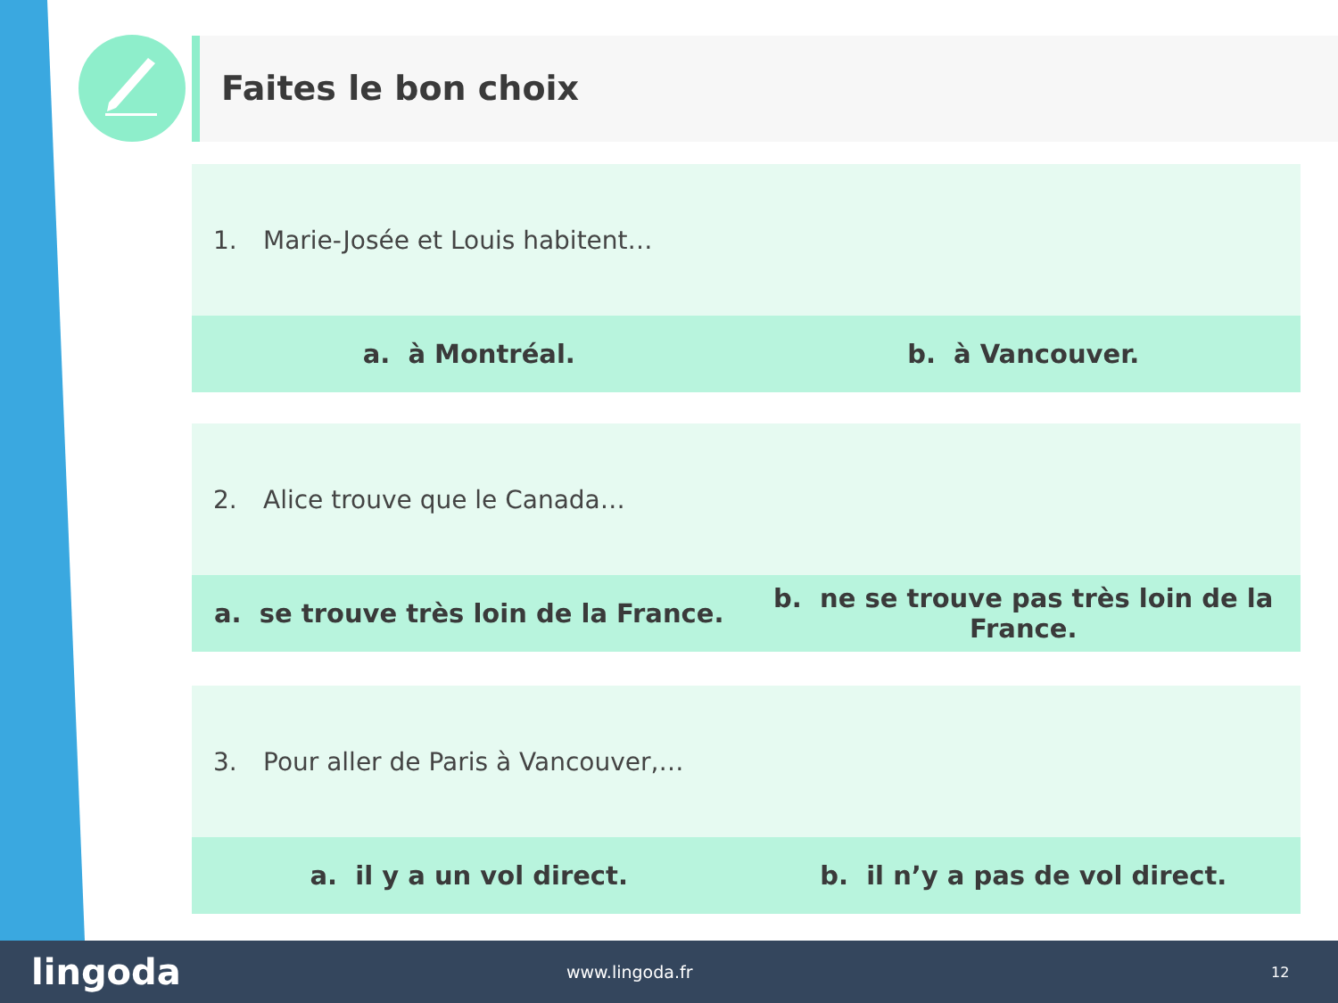Faites le bon choix
1. Marie-Josée et Louis habitent…
a. à Montréal. b. à Vancouver.
2. Alice trouve que le Canada…
a. se trouve très loin de la France.
b. ne se trouve pas très loin de la France.
3. Pour aller de Paris à Vancouver,…
a. il y a un vol direct. b. il n’y a pas de vol direct.
lingoda
www.lingoda.fr
12